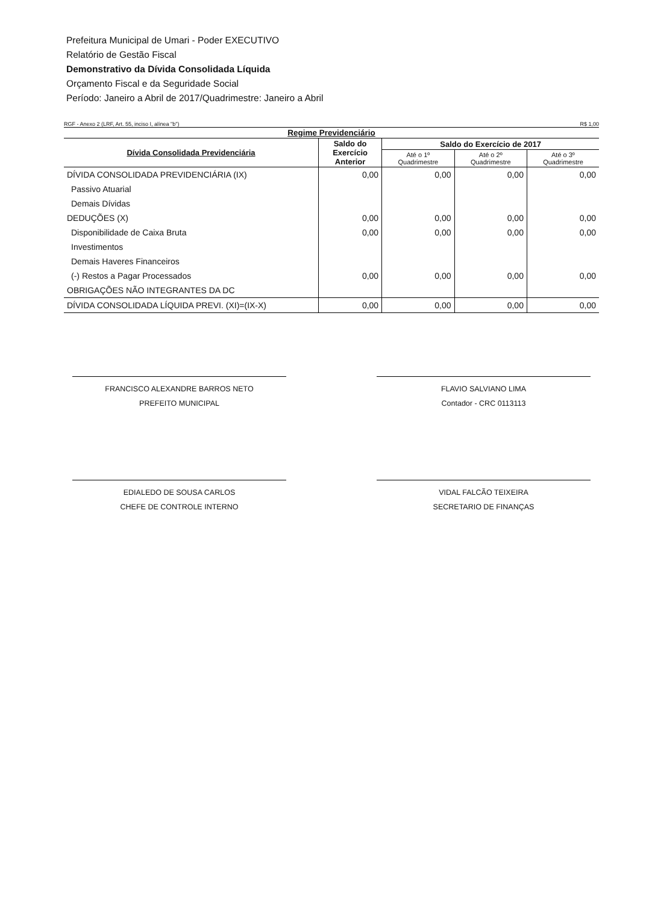Prefeitura Municipal de Umari - Poder EXECUTIVO
Relatório de Gestão Fiscal
Demonstrativo da Dívida Consolidada Líquida
Orçamento Fiscal e da Seguridade Social
Período: Janeiro a Abril de 2017/Quadrimestre: Janeiro a Abril
RGF - Anexo 2 (LRF, Art. 55, inciso I, alínea "b") R$ 1,00
| Regime Previdenciário | | | | |
| --- | --- | --- | --- | --- |
| Dívida Consolidada Previdenciária | Saldo do Exercício Anterior | Saldo do Exercício de 2017 | | |
| | | Até o 1º Quadrimestre | Até o 2º Quadrimestre | Até o 3º Quadrimestre |
| DÍVIDA CONSOLIDADA PREVIDENCIÁRIA (IX) | 0,00 | 0,00 | 0,00 | 0,00 |
| Passivo Atuarial | | | | |
| Demais Dívidas | | | | |
| DEDUÇÕES (X) | 0,00 | 0,00 | 0,00 | 0,00 |
| Disponibilidade de Caixa Bruta | 0,00 | 0,00 | 0,00 | 0,00 |
| Investimentos | | | | |
| Demais Haveres Financeiros | | | | |
| (-) Restos a Pagar Processados | 0,00 | 0,00 | 0,00 | 0,00 |
| OBRIGAÇÕES NÃO INTEGRANTES DA DC | | | | |
| DÍVIDA CONSOLIDADA LÍQUIDA PREVI. (XI)=(IX-X) | 0,00 | 0,00 | 0,00 | 0,00 |
FRANCISCO ALEXANDRE BARROS NETO
PREFEITO MUNICIPAL
FLAVIO SALVIANO LIMA
Contador - CRC 0113113
EDIALEDO DE SOUSA CARLOS
CHEFE DE CONTROLE INTERNO
VIDAL FALCÃO TEIXEIRA
SECRETARIO DE FINANÇAS